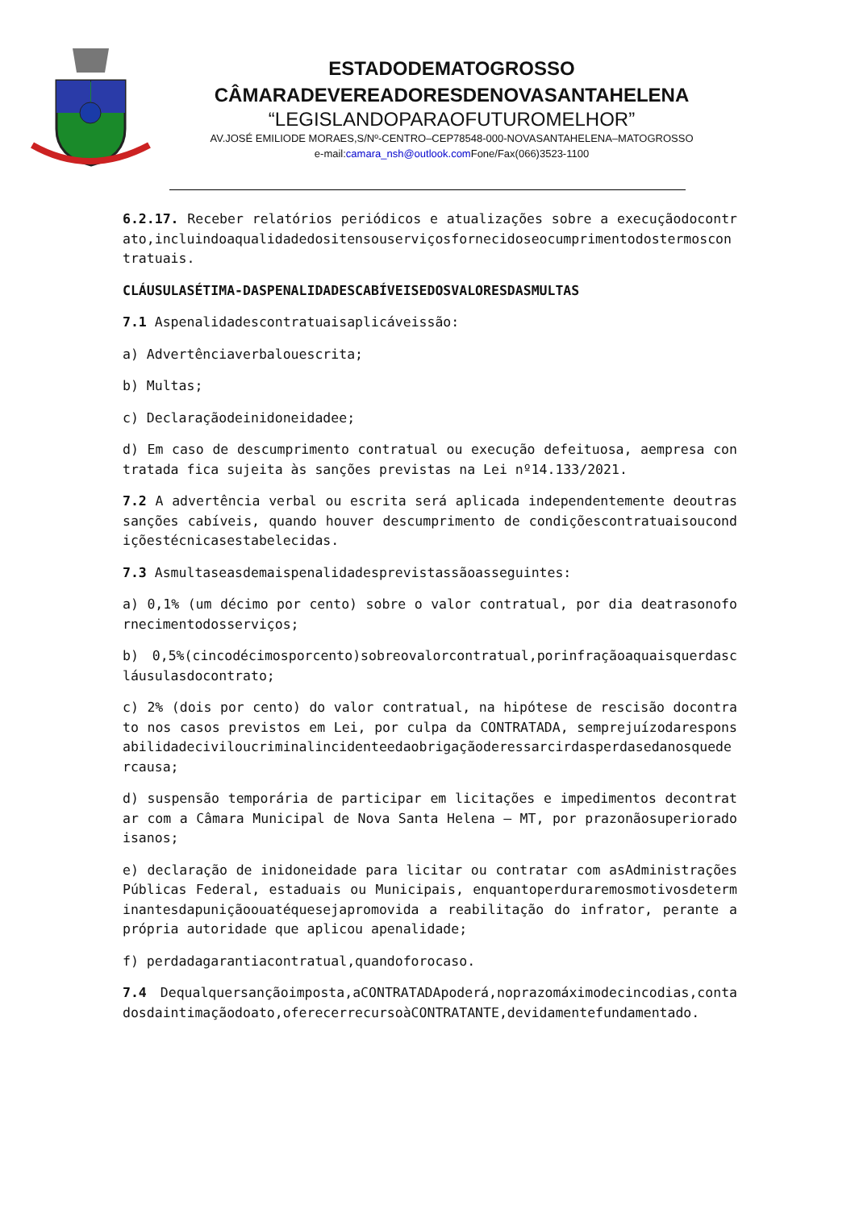ESTADODEMATOGROSSO
CÂMARADEVEREADORESDENOVASANTAHELENA
“LEGISLANDOPARAOFUTUROMELHOR”
AV.JOSÉ EMILIODE MORAES,S/Nº-CENTRO–CEP78548-000-NOVASANTAHELENA–MATOGROSSO
e-mail:camara_nsh@outlook.com Fone/Fax(066)3523-1100
6.2.17. Receber relatórios periódicos e atualizações sobre a execuçãodocontrato,incluindoaqualidadedositensouserviçosfornecidoseocumprimentodostermoscontratuais.
CLÁUSULASÉTIMA-DASPENALIDADESCABÍVEISEDOSVALORESDASMULTAS
7.1 Aspenalidadescontratuaisaplicáveissão:
a) Advertênciaverbalouescrita;
b) Multas;
c) Declaraçãodeinidoneidadee;
d) Em caso de descumprimento contratual ou execução defeituosa, aempresa contratada fica sujeita às sanções previstas na Lei nº14.133/2021.
7.2 A advertência verbal ou escrita será aplicada independentemente deoutras sanções cabíveis, quando houver descumprimento de condiçõescontratuaisoucondiçõestécnicasestabelecidas.
7.3 Asmultaseasdemaispenalidadesprevistassãoasseguintes:
a) 0,1% (um décimo por cento) sobre o valor contratual, por dia deatrasonofornecimentodosserviços;
b) 0,5%(cincodécimosporcento)sobreovalorcontratual,porinfraçãoaquaisquerdascláusulasdocontrato;
c) 2% (dois por cento) do valor contratual, na hipótese de rescisão docontrato nos casos previstos em Lei, por culpa da CONTRATADA, semprejuízodaresponsabilidadeciviloucriminalincidenteedaobrigaçãoderessarcirdasperdasedanosquedercausa;
d) suspensão temporária de participar em licitações e impedimentos decontratar com a Câmara Municipal de Nova Santa Helena – MT, por prazonãosuperioradoisanos;
e) declaração de inidoneidade para licitar ou contratar com asAdministrações Públicas Federal, estaduais ou Municipais, enquantoperdurarem​osmotivosdeterminantesdapuniçãoouatéquesejapromovida a reabilitação do infrator, perante a própria autoridade que aplicou apenalidade;
f) perdadagarantiacontratual,quandoforocaso.
7.4 Dequalquersançãoimposta,aCONTRATADApoderá,noprazomáximodecincodias,contadosdaintimaçãodoato,oferecerrecursoàCONTRATANTE,devidamentefundamentado.